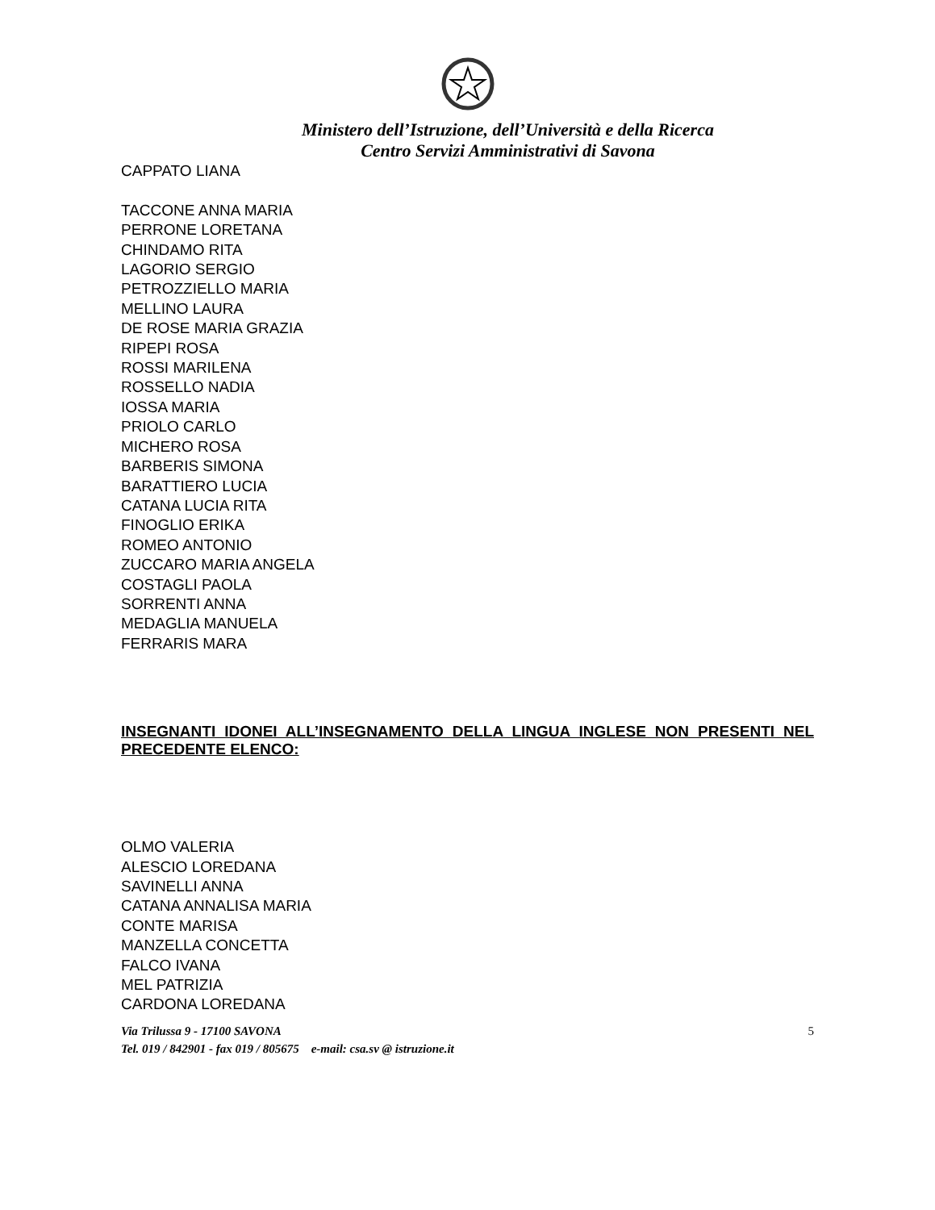Ministero dell’Istruzione, dell’Università e della Ricerca
Centro Servizi Amministrativi di Savona
CAPPATO LIANA
TACCONE ANNA MARIA
PERRONE LORETANA
CHINDAMO RITA
LAGORIO SERGIO
PETROZZIELLO MARIA
MELLINO LAURA
DE ROSE MARIA GRAZIA
RIPEPI ROSA
ROSSI MARILENA
ROSSELLO NADIA
IOSSA MARIA
PRIOLO CARLO
MICHERO ROSA
BARBERIS SIMONA
BARATTIERO LUCIA
CATANA LUCIA RITA
FINOGLIO ERIKA
ROMEO ANTONIO
ZUCCARO MARIA ANGELA
COSTAGLI PAOLA
SORRENTI ANNA
MEDAGLIA MANUELA
FERRARIS MARA
INSEGNANTI IDONEI ALL’INSEGNAMENTO DELLA LINGUA INGLESE NON PRESENTI NEL PRECEDENTE ELENCO:
OLMO VALERIA
ALESCIO LOREDANA
SAVINELLI ANNA
CATANA ANNALISA MARIA
CONTE MARISA
MANZELLA CONCETTA
FALCO IVANA
MEL PATRIZIA
CARDONA LOREDANA
5 Via Trilussa 9 - 17100 SAVONA
Tel. 019 / 842901 - fax 019 / 805675 e-mail: csa.sv @ istruzione.it